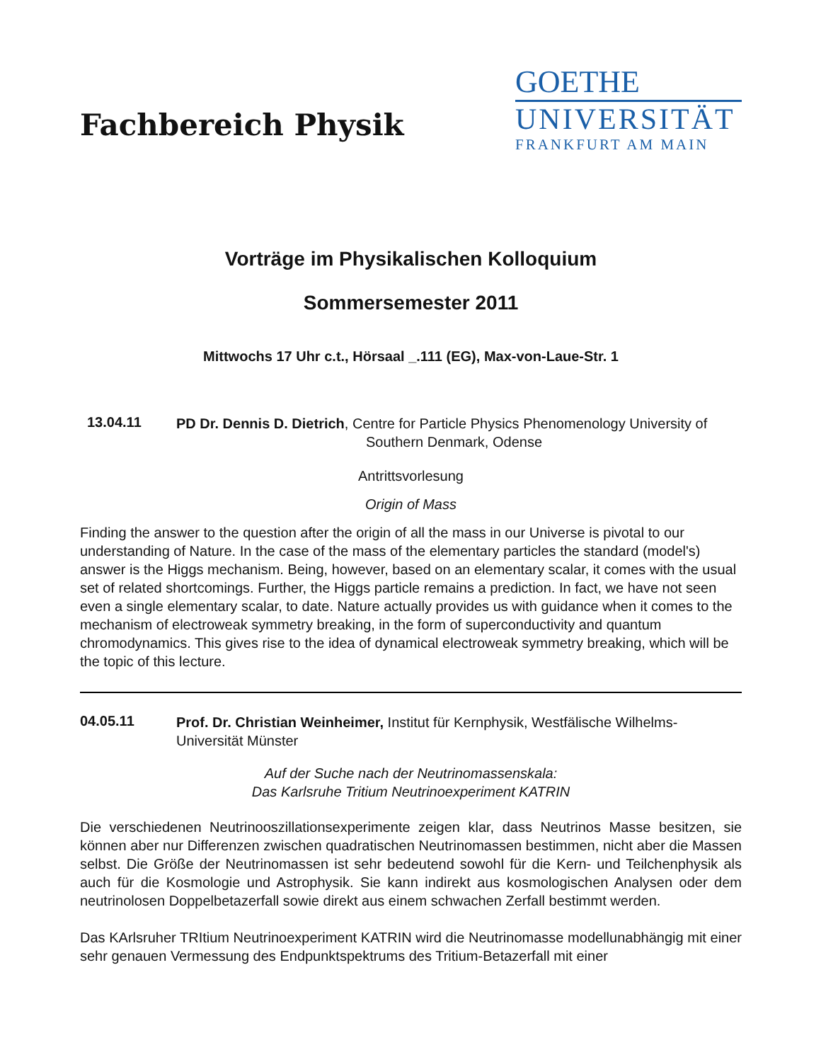Fachbereich Physik
GOETHE
UNIVERSITÄT
FRANKFURT AM MAIN
Vorträge im Physikalischen Kolloquium
Sommersemester 2011
Mittwochs 17 Uhr c.t., Hörsaal _.111 (EG), Max-von-Laue-Str. 1
13.04.11
PD Dr. Dennis D. Dietrich, Centre for Particle Physics Phenomenology University of
Southern Denmark, Odense
Antrittsvorlesung
Origin of Mass
Finding the answer to the question after the origin of all the mass in our Universe is pivotal to our understanding of Nature. In the case of the mass of the elementary particles the standard (model's) answer is the Higgs mechanism. Being, however, based on an elementary scalar, it comes with the usual set of related shortcomings. Further, the Higgs particle remains a prediction. In fact, we have not seen even a single elementary scalar, to date. Nature actually provides us with guidance when it comes to the mechanism of electroweak symmetry breaking, in the form of superconductivity and quantum chromodynamics. This gives rise to the idea of dynamical electroweak symmetry breaking, which will be the topic of this lecture.
04.05.11
Prof. Dr. Christian Weinheimer, Institut für Kernphysik, Westfälische Wilhelms-Universität Münster
Auf der Suche nach der Neutrinomassenskala:
Das Karlsruhe Tritium Neutrinoexperiment KATRIN
Die verschiedenen Neutrinooszillationsexperimente zeigen klar, dass Neutrinos Masse besitzen, sie können aber nur Differenzen zwischen quadratischen Neutrinomassen bestimmen, nicht aber die Massen selbst. Die Größe der Neutrinomassen ist sehr bedeutend sowohl für die Kern- und Teilchenphysik als auch für die Kosmologie und Astrophysik. Sie kann indirekt aus kosmologischen Analysen oder dem neutrinolosen Doppelbetazerfall sowie direkt aus einem schwachen Zerfall bestimmt werden.
Das KArlsruher TRItium Neutrinoexperiment KATRIN wird die Neutrinomasse modellunabhängig mit einer sehr genauen Vermessung des Endpunktspektrums des Tritium-Betazerfall mit einer